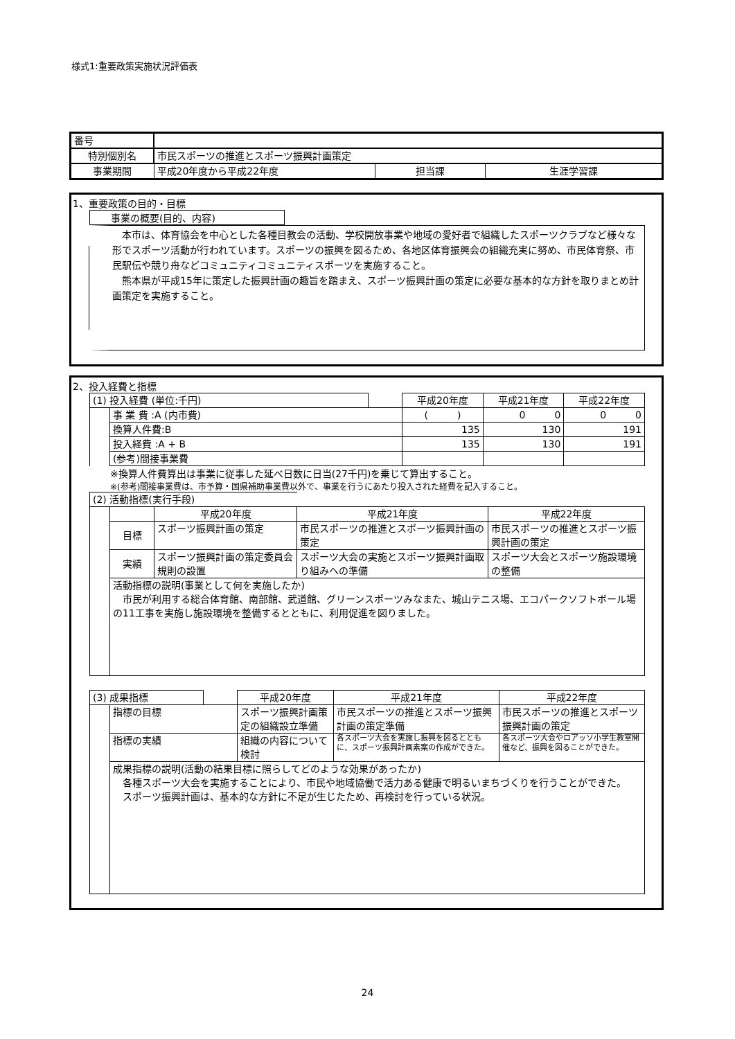様式1:重要政策実施状況評価表
| 番号 | | | |
| 特別個別名 | 市民スポーツの推進とスポーツ振興計画策定 | | |
| 事業期間 | 平成20年度から平成22年度 | 担当課 | 生涯学習課 |
1、重要政策の目的・目標
事業の概要(目的、内容)
　本市は、体育協会を中心とした各種目教会の活動、学校開放事業や地域の愛好者で組織したスポーツクラブなど様々な形でスポーツ活動が行われています。スポーツの振興を図るため、各地区体育振興会の組織充実に努め、市民体育祭、市民駅伝や競り舟などコミュニティコミュニティスポーツを実施すること。
　熊本県が平成15年に策定した振興計画の趣旨を踏まえ、スポーツ振興計画の策定に必要な基本的な方針を取りまとめ計画策定を実施すること。
2、投入経費と指標
| (1) 投入経費 (単位:千円) | | | 平成20年度 | 平成21年度 | 平成22年度 |
| | 事 業 費 :A (内市費) | | ( ) | 0 0 | 0 0 |
| | 換算人件費:B | | 135 | 130 | 191 |
| | 投入経費 :A + B | | 135 | 130 | 191 |
| | (参考)間接事業費 | | | | |
※換算人件費算出は事業に従事した延べ日数に日当(27千円)を乗じて算出すること。
※(参考)間接事業費は、市予算・国県補助事業費以外で、事業を行うにあたり投入された経費を記入すること。
| (2) 活動指標(実行手段) | | | | |
| | | 平成20年度 | 平成21年度 | 平成22年度 |
| | 目標 | スポーツ振興計画の策定 | 市民スポーツの推進とスポーツ振興計画の策定 | 市民スポーツの推進とスポーツ振興計画の策定 |
| | 実績 | スポーツ振興計画の策定委員会規則の設置 | スポーツ大会の実施とスポーツ振興計画取り組みへの準備 | スポーツ大会とスポーツ施設環境の整備 |
| | 活動指標の説明(事業として何を実施したか) 市民が利用する総合体育館、南部館、武道館、グリーンスポーツみなまた、城山テニス場、エコパークソフトボール場の11工事を実施し施設環境を整備するとともに、利用促進を図りました。 | | | |
| (3) 成果指標 | | | 平成20年度 | 平成21年度 | 平成22年度 |
| | 指標の目標 | | スポーツ振興計画策定の組織設立準備 | 市民スポーツの推進とスポーツ振興計画の策定準備 | 市民スポーツの推進とスポーツ振興計画の策定 |
| | 指標の実績 | | 組織の内容について検討 | 各スポーツ大会を実施し振興を図るとともに、スポーツ振興計画素案の作成ができた。 | 各スポーツ大会やロアッソ小学生教室開催など、振興を図ることができた。 |
| | 成果指標の説明(活動の結果目標に照らしてどのような効果があったか) 各種スポーツ大会を実施することにより、市民や地域協働で活力ある健康で明るいまちづくりを行うことができた。 スポーツ振興計画は、基本的な方針に不足が生じたため、再検討を行っている状況。 | | | | |
24